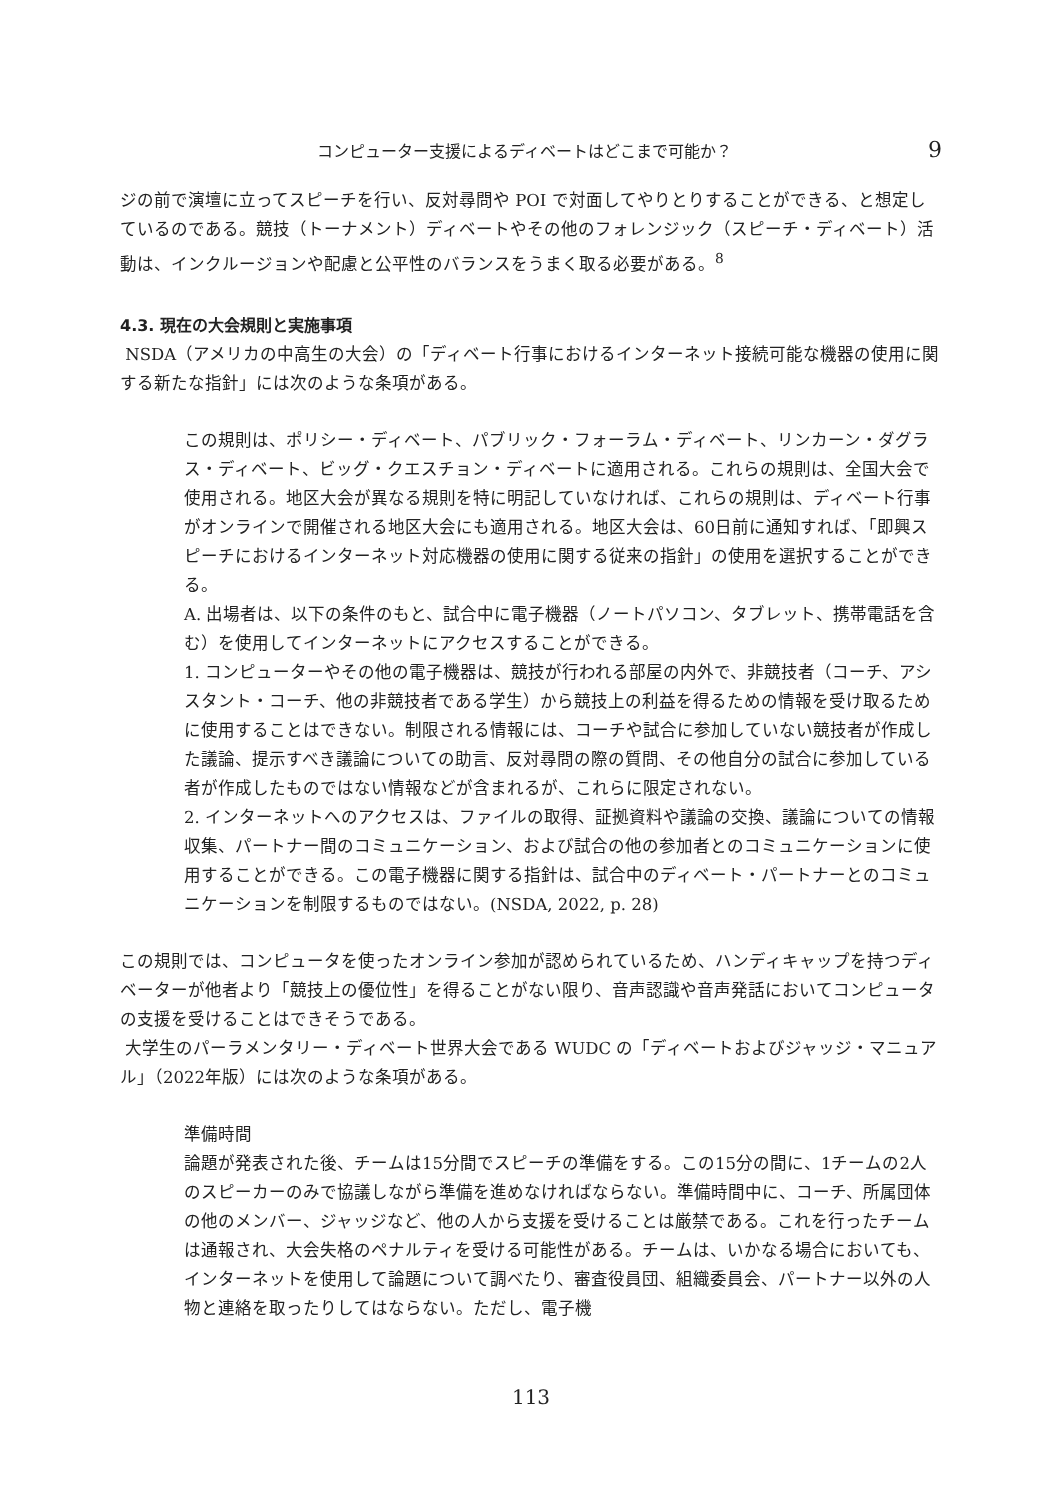コンピューター支援によるディベートはどこまで可能か？ 9
ジの前で演壇に立ってスピーチを行い、反対尋問や POI で対面してやりとりすることができる、と想定しているのである。競技（トーナメント）ディベートやその他のフォレンジック（スピーチ・ディベート）活動は、インクルージョンや配慮と公平性のバランスをうまく取る必要がある。<sup>8</sup>
4.3. 現在の大会規則と実施事項
NSDA（アメリカの中高生の大会）の「ディベート行事におけるインターネット接続可能な機器の使用に関する新たな指針」には次のような条項がある。
この規則は、ポリシー・ディベート、パブリック・フォーラム・ディベート、リンカーン・ダグラス・ディベート、ビッグ・クエスチョン・ディベートに適用される。これらの規則は、全国大会で使用される。地区大会が異なる規則を特に明記していなければ、これらの規則は、ディベート行事がオンラインで開催される地区大会にも適用される。地区大会は、60日前に通知すれば、「即興スピーチにおけるインターネット対応機器の使用に関する従来の指針」の使用を選択することができる。
A. 出場者は、以下の条件のもと、試合中に電子機器（ノートパソコン、タブレット、携帯電話を含む）を使用してインターネットにアクセスすることができる。
1. コンピューターやその他の電子機器は、競技が行われる部屋の内外で、非競技者（コーチ、アシスタント・コーチ、他の非競技者である学生）から競技上の利益を得るための情報を受け取るために使用することはできない。制限される情報には、コーチや試合に参加していない競技者が作成した議論、提示すべき議論についての助言、反対尋問の際の質問、その他自分の試合に参加している者が作成したものではない情報などが含まれるが、これらに限定されない。
2. インターネットへのアクセスは、ファイルの取得、証拠資料や議論の交換、議論についての情報収集、パートナー間のコミュニケーション、および試合の他の参加者とのコミュニケーションに使用することができる。この電子機器に関する指針は、試合中のディベート・パートナーとのコミュニケーションを制限するものではない。(NSDA, 2022, p. 28)
この規則では、コンピュータを使ったオンライン参加が認められているため、ハンディキャップを持つディベーターが他者より「競技上の優位性」を得ることがない限り、音声認識や音声発話においてコンピュータの支援を受けることはできそうである。
大学生のパーラメンタリー・ディベート世界大会である WUDC の「ディベートおよびジャッジ・マニュアル」（2022年版）には次のような条項がある。
準備時間
論題が発表された後、チームは15分間でスピーチの準備をする。この15分の間に、1チームの2人のスピーカーのみで協議しながら準備を進めなければならない。準備時間中に、コーチ、所属団体の他のメンバー、ジャッジなど、他の人から支援を受けることは厳禁である。これを行ったチームは通報され、大会失格のペナルティを受ける可能性がある。チームは、いかなる場合においても、インターネットを使用して論題について調べたり、審査役員団、組織委員会、パートナー以外の人物と連絡を取ったりしてはならない。ただし、電子機
113